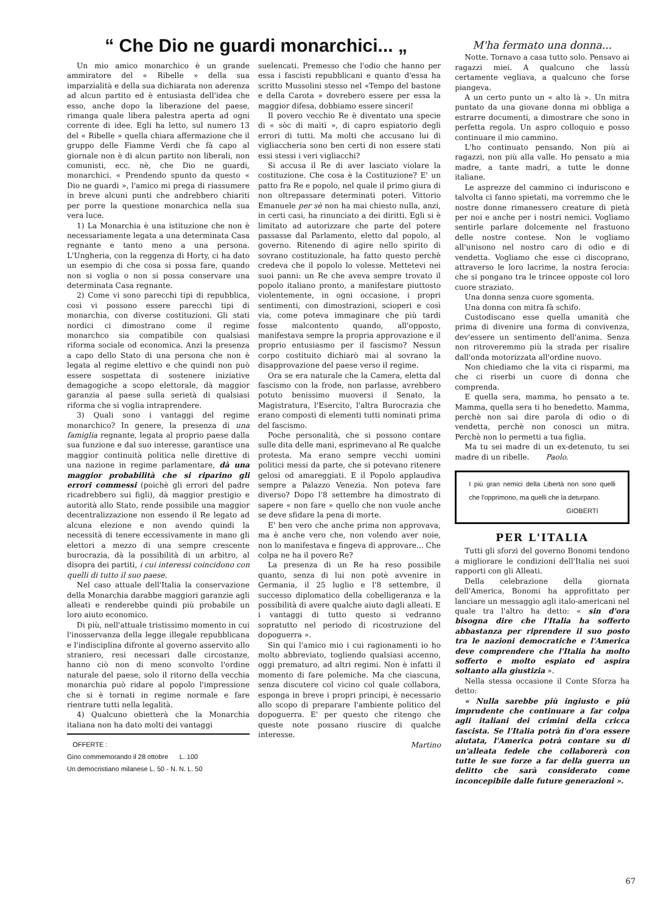“ Che Dio ne guardi monarchici... „
Un mio amico monarchico è un grande ammiratore del « Ribelle » della sua imparzialità e della sua dichiarata non aderenza ad alcun partito ed è entusiasta dell'idea che esso, anche dopo la liberazione del paese, rimanga quale libera palestra aperta ad ogni corrente di idee. Egli ha letto, sul numero 13 del « Ribelle » quella chiara affermazione che il gruppo delle Fiamme Verdi che fà capo al giornale non è di alcun partito non liberali, non comunisti, ecc. nè, che Dio ne guardi, monarchici. « Prendendo spunto da questo « Dio ne guardi », l'amico mi prega di riassumere in breve alcuni punti che andrebbero chiariti per porre la questione monarchica nella sua vera luce.
1) La Monarchia è una istituzione che non è necessariamente legata a una determinata Casa regnante e tanto meno a una persona. L'Ungheria, con la reggenza di Horty, ci ha dato un esempio di che cosa si possa fare, quando non si voglia o non si possa conservare una determinata Casa regnante.
2) Come vi sono parecchi tipi di repubblica, così vi possono essere parecchi tipi di monarchia, con diverse costituzioni. Gli stati nordici ci dimostrano come il regime monarchco sia compatibile con qualsiasi riforma sociale od economica. Anzi la presenza a capo dello Stato di una persona che non è legata al regime elettivo e che quindi non può essere sospettata di sostenere iniziative demagogiche a scopo elettorale, dà maggior garanzia al paese sulla serietà di qualsiasi riforma che si voglia intraprendere.
3) Quali sono i vantaggi del regime monarchico? In genere, la presenza di una famiglia regnante, legata al proprio paese dalla sua funzione e dal suo interesse, garantisce una maggior continuità politica nelle direttive di una nazione in regime parlamentare, dà una maggior probabilità che si riparino gli errori commessi (poichè gli errori del padre ricadrebbero sui figli), dà maggior prestigio e autorità allo Stato, rende possibile una maggior decentralizzazione non essendo il Re legato ad alcuna elezione e non avendo quindi la necessità di tenere eccessivamente in mano gli elettori a mezzo di una sempre crescente burocrazia, dà la possibilità di un arbitro, al disopra dei partiti, i cui interessi coincidono con quelli di tutto il suo paese.
Nel caso attuale dell'Italia la conservazione della Monarchia darabbe maggiori garanzie agli alleati e renderebbe quindi più probabile un loro aiuto economico.
Di più, nell'attuale tristissimo momento in cui l'inosservanza della legge illegale repubblicana e l'indisciplina difronte al governo asservito allo straniero, resi necessari dalle circostanze, hanno ciò non di meno sconvolto l'ordine naturale del paese, solo il ritorno della vecchia monarchia può ridare al popolo l'impressione che si è tornati in regime normale e fare rientrare tutti nella legalità.
4) Qualcuno obietterà che la Monarchia italiana non ha dato molti dei vantaggi
OFFERTE :
Gino commemorando il 28 ottobre L. 100
Un democristiano milanese L. 50 - N. N. L. 50
suelencati. Premesso che l'odio che hanno per essa i fascisti repubblicani e quanto d'essa ha scritto Mussolini stesso nel «Tempo del bastone e della Carota » dovrebero essere per essa la maggior difesa, dobbiamo essere sinceri!
Il povero vecchio Re è diventato una specie di « sòc di maitì », di capro espiatorio degli errori di tutti. Ma molti che accusano lui di vigliaccheria sono ben certi di non essere stati essi stessi i veri vigliacchi?
Si accusa il Re di aver lasciato violare la costituzione. Che cosa è la Costituzione? E' un patto fra Re e popolo, nel quale il primo giura di non oltrepassare determinati poteri. Vittorio Emanuele per sè non ha mai chiesto nulla, anzi, in certi casi, ha rinunciato a dei diritti. Egli si è limitato ad autorizzare che parte del potere passasse dal Parlamento, eletto dal popolo, al governo. Ritenendo di agire nello spirito di sovrano costituzionale, ha fatto questo perchè credeva che il popolo lo volesse. Mettetevi nei suoi panni: un Re che aveva sempre trovato il popolo italiano pronto, a manifestare piuttosto violentemente, in ogni occasione, i propri sentimenti, con dimostrazioni, scioperi e così via, come poteva immaginare che più tardi fosse malcontento quando, all'opposto, manifestava sempre la propria approvazione e il proprio entusiasmo per il fascismo? Nessun corpo costituito dichiarò mai al sovrano la disapprovazione del paese verso il regime.
Ora se era naturale che la Camera, eletta dal fascismo con la frode, non parlasse, avrebbero potuto benissimo muoversi il Senato, la Magistratura, l'Esercito, l'altra Burocrazia che erano composti di elementi tutti nominati prima del fascismo.
Poche personalità, che si possono contare sulle dita delle mani, esprimevano al Re qualche protesta. Ma erano sempre vecchi uomini politici messi da parte, che si potevano ritenere gelosi od amareggiati. E il Popolo applaudiva sempre a Palazzo Venezia. Non poteva fare diverso? Dopo l'8 settembre ha dimostrato di sapere « non fare » quello che non vuole anche se deve sfidare la pena di morte.
E' ben vero che anche prima non approvava, ma è anche vero che, non volendo aver noie, non lo manifestava e fingeva di approvare... Che colpa ne ha il povero Re?
La presenza di un Re ha reso possibile quanto, senza di lui non potè avvenire in Germania, il 25 luglio e l'8 settembre, il successo diplomatico della cobelligeranza e la possibilità di avere qualche aiuto dagli alleati. E i vantaggi di tutto questo si vedranno sopratutto nel periodo di ricostruzione del dopoguerra ».
Sin qui l'amico mio i cui ragionamenti io ho molto abbreviato, togliendo qualsiasi accenno, oggi prematuro, ad altri regimi. Non è infatti il momento di fare polemiche. Ma che ciascuna, senza discutere col vicino col quale collabora, esponga in breve i propri principi, è necessario allo scopo di preparare l'ambiente politico del dopoguerra. E' per questo che ritengo che queste note possano riuscire di qualche interesse.
Martino
M'ha fermato una donna...
Notte. Tornavo a casa tutto solo. Pensavo ai ragazzi miei. A qualcuno che lassù certamente vegliava, a qualcuno che forse piangeva.
A un certo punto un « alto là ». Un mitra puntato da una giovane donna mi obbliga a estrarre documenti, a dimostrare che sono in perfetta regola. Un aspro colloquio e posso continuare il mio cammino.
L'ho continuato pensando. Non più ai ragazzi, non più alla valle. Ho pensato a mia madre, a tante madri, a tutte le donne italiane.
Le asprezze del cammino ci induriscono e talvolta ci fanno spietati, ma vorremmo che le nostre donne rimanessero creature di pietà per noi e anche per i nostri nemici. Vogliamo sentirle parlare dolcemente nel frastuono delle nostre contese. Non le vogliamo all'unisono nel nostro caro di odio e di vendetta. Vogliamo che esse ci discoprano, attraverso le loro lacrime, la nostra ferocia: che si pongano tra le trincee opposte col loro cuore straziato.
Una donna senza cuore sgomenta.
Una donna con mitra fà schifo.
Custodiscano esse quella umanità che prima di divenire una forma di convivenza, dev'essere un sentimento dell'anima. Senza non ritroveremmo più la strada per risalire dall'onda motorizzata all'ordine nuovo.
Non chiediamo che la vita ci risparmi, ma che ci riserbi un cuore di donna che comprenda.
E quella sera, mamma, ho pensato a te. Mamma, quella sera ti ho benedetto. Mamma, perchè non sai dire parola di odio o di vendetta, perchè non conosci un mitra. Perchè non lo permetti a tua figlia.
Ma tu sei madre di un ex-detenuto, tu sei madre di un ribelle. Paolo.
I più gran nemici della Libertà non sono quelli che l'opprimono, ma quelli che la deturpano.
GIOBERTI
PER L'ITALIA
Tutti gli sforzi del governo Bonomi tendono a migliorare le condizioni dell'Italia nei suoi rapporti con gli Alleati.
Della celebrazione della giornata dell'America, Bonomi ha approfittato per lanciare un messaggio agli italo-americani nel quale tra l'altro ha detto: « sin d'ora bisogna dire che l'Italia ha sofferto abbastanza per riprendere il suo posto tra le nazioni democratiche e l'America deve comprendere che l'Italia ha molto sofferto e molto espiato ed aspira soltanto alla giustizia ».
Nella stessa occasione il Conte Sforza ha detto:
« Nulla sarebbe più ingiusto e più imprudente che continuare a far colpa agli italiani dei crimini della cricca fascista. Se l'Italia potrà fin d'ora essere aiutata, l'America potrà contare su di un'alleata fedele che collaborerà con tutte le sue forze a far della guerra un delitto che sarà considerato come inconcepibile dalle future generazioni ».
67